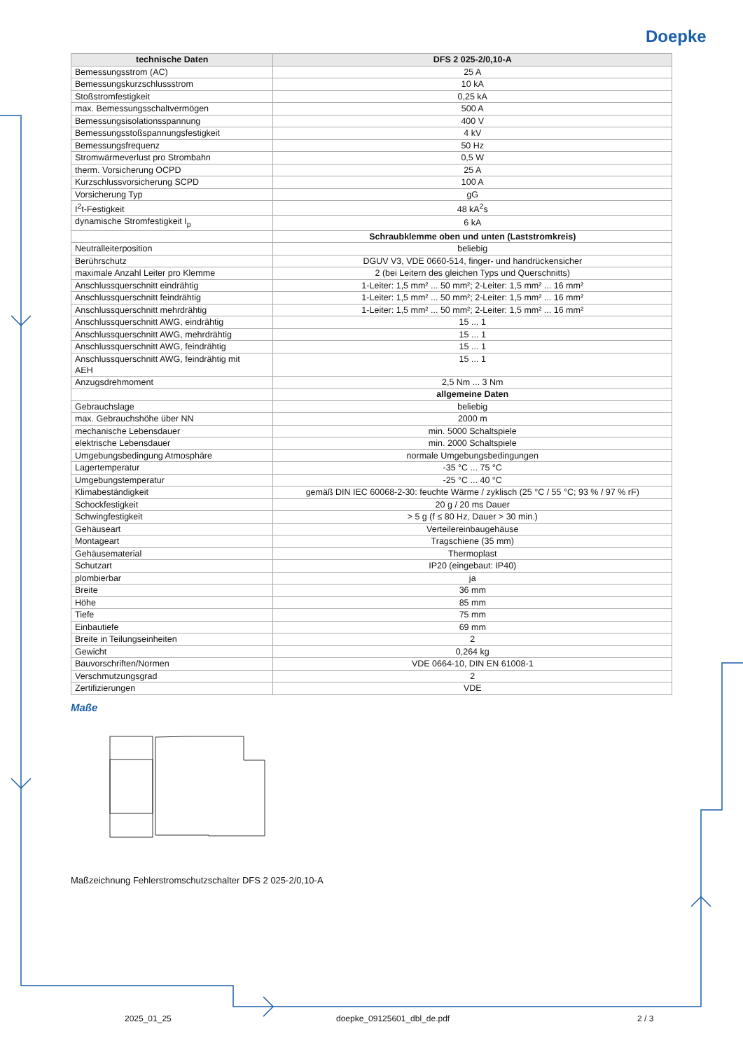Doepke
| technische Daten | DFS 2 025-2/0,10-A |
| --- | --- |
| Bemessungsstrom (AC) | 25 A |
| Bemessungskurzschlussstrom | 10 kA |
| Stoßstromfestigkeit | 0,25 kA |
| max. Bemessungsschaltvermögen | 500 A |
| Bemessungsisolationsspannung | 400 V |
| Bemessungsstoßspannungsfestigkeit | 4 kV |
| Bemessungsfrequenz | 50 Hz |
| Stromwärmeverlust pro Strombahn | 0,5 W |
| therm. Vorsicherung OCPD | 25 A |
| Kurzschlussvorsicherung SCPD | 100 A |
| Vorsicherung Typ | gG |
| I<sup>2</sup>t-Festigkeit | 48 kA<sup>2</sup>s |
| dynamische Stromfestigkeit I<sub>p</sub> | 6 kA |
| | Schraubklemme oben und unten (Laststromkreis) |
| Neutralleiterposition | beliebig |
| Berührschutz | DGUV V3, VDE 0660-514, finger- und handrückensicher |
| maximale Anzahl Leiter pro Klemme | 2 (bei Leitern des gleichen Typs und Querschnitts) |
| Anschlussquerschnitt eindrähtig | 1-Leiter: 1,5 mm² ... 50 mm²; 2-Leiter: 1,5 mm² ... 16 mm² |
| Anschlussquerschnitt feindrähtig | 1-Leiter: 1,5 mm² ... 50 mm²; 2-Leiter: 1,5 mm² ... 16 mm² |
| Anschlussquerschnitt mehrdrähtig | 1-Leiter: 1,5 mm² ... 50 mm²; 2-Leiter: 1,5 mm² ... 16 mm² |
| Anschlussquerschnitt AWG, eindrähtig | 15 ... 1 |
| Anschlussquerschnitt AWG, mehrdrähtig | 15 ... 1 |
| Anschlussquerschnitt AWG, feindrähtig | 15 ... 1 |
| Anschlussquerschnitt AWG, feindrähtig mit AEH | 15 ... 1 |
| Anzugsdrehmoment | 2,5 Nm ... 3 Nm |
| | allgemeine Daten |
| Gebrauchslage | beliebig |
| max. Gebrauchshöhe über NN | 2000 m |
| mechanische Lebensdauer | min. 5000 Schaltspiele |
| elektrische Lebensdauer | min. 2000 Schaltspiele |
| Umgebungsbedingung Atmosphäre | normale Umgebungsbedingungen |
| Lagertemperatur | -35 °C ... 75 °C |
| Umgebungstemperatur | -25 °C ... 40 °C |
| Klimabeständigkeit | gemäß DIN IEC 60068-2-30: feuchte Wärme / zyklisch (25 °C / 55 °C; 93 % / 97 % rF) |
| Schockfestigkeit | 20 g / 20 ms Dauer |
| Schwingfestigkeit | > 5 g (f ≤ 80 Hz, Dauer > 30 min.) |
| Gehäuseart | Verteilereinbaugehäuse |
| Montageart | Tragschiene (35 mm) |
| Gehäusematerial | Thermoplast |
| Schutzart | IP20 (eingebaut: IP40) |
| plombierbar | ja |
| Breite | 36 mm |
| Höhe | 85 mm |
| Tiefe | 75 mm |
| Einbautiefe | 69 mm |
| Breite in Teilungseinheiten | 2 |
| Gewicht | 0,264 kg |
| Bauvorschriften/Normen | VDE 0664-10, DIN EN 61008-1 |
| Verschmutzungsgrad | 2 |
| Zertifizierungen | VDE |
Maße
Maßzeichnung Fehlerstromschutzschalter DFS 2 025-2/0,10-A
2025_01_25 doepke_09125601_dbl_de.pdf 2 / 3